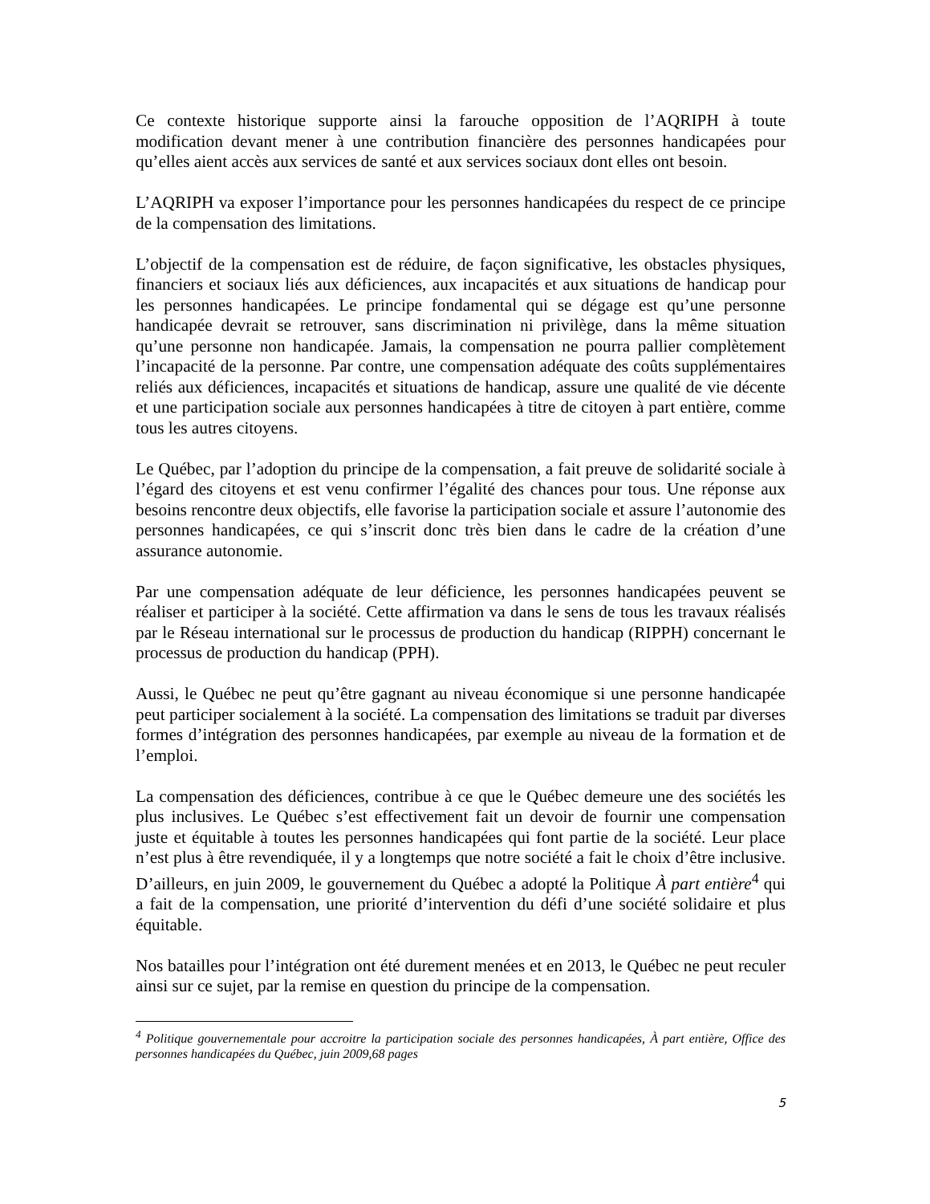Ce contexte historique supporte ainsi la farouche opposition de l’AQRIPH à toute modification devant mener à une contribution financière des personnes handicapées pour qu’elles aient accès aux services de santé et aux services sociaux dont elles ont besoin.
L’AQRIPH va exposer l’importance pour les personnes handicapées du respect de ce principe de la compensation des limitations.
L’objectif de la compensation est de réduire, de façon significative, les obstacles physiques, financiers et sociaux liés aux déficiences, aux incapacités et aux situations de handicap pour les personnes handicapées. Le principe fondamental qui se dégage est qu’une personne handicapée devrait se retrouver, sans discrimination ni privilège, dans la même situation qu’une personne non handicapée. Jamais, la compensation ne pourra pallier complètement l’incapacité de la personne. Par contre, une compensation adéquate des coûts supplémentaires reliés aux déficiences, incapacités et situations de handicap, assure une qualité de vie décente et une participation sociale aux personnes handicapées à titre de citoyen à part entière, comme tous les autres citoyens.
Le Québec, par l’adoption du principe de la compensation, a fait preuve de solidarité sociale à l’égard des citoyens et est venu confirmer l’égalité des chances pour tous. Une réponse aux besoins rencontre deux objectifs, elle favorise la participation sociale et assure l’autonomie des personnes handicapées, ce qui s’inscrit donc très bien dans le cadre de la création d’une assurance autonomie.
Par une compensation adéquate de leur déficience, les personnes handicapées peuvent se réaliser et participer à la société. Cette affirmation va dans le sens de tous les travaux réalisés par le Réseau international sur le processus de production du handicap (RIPPH) concernant le processus de production du handicap (PPH).
Aussi, le Québec ne peut qu’être gagnant au niveau économique si une personne handicapée peut participer socialement à la société. La compensation des limitations se traduit par diverses formes d’intégration des personnes handicapées, par exemple au niveau de la formation et de l’emploi.
La compensation des déficiences, contribue à ce que le Québec demeure une des sociétés les plus inclusives. Le Québec s’est effectivement fait un devoir de fournir une compensation juste et équitable à toutes les personnes handicapées qui font partie de la société. Leur place n’est plus à être revendiquée, il y a longtemps que notre société a fait le choix d’être inclusive. D’ailleurs, en juin 2009, le gouvernement du Québec a adopté la Politique À part entière<sup>4</sup> qui a fait de la compensation, une priorité d’intervention du défi d’une société solidaire et plus équitable.
Nos batailles pour l’intégration ont été durement menées et en 2013, le Québec ne peut reculer ainsi sur ce sujet, par la remise en question du principe de la compensation.
<sup>4</sup> Politique gouvernementale pour accroitre la participation sociale des personnes handicapées, À part entière, Office des personnes handicapées du Québec, juin 2009,68 pages
5